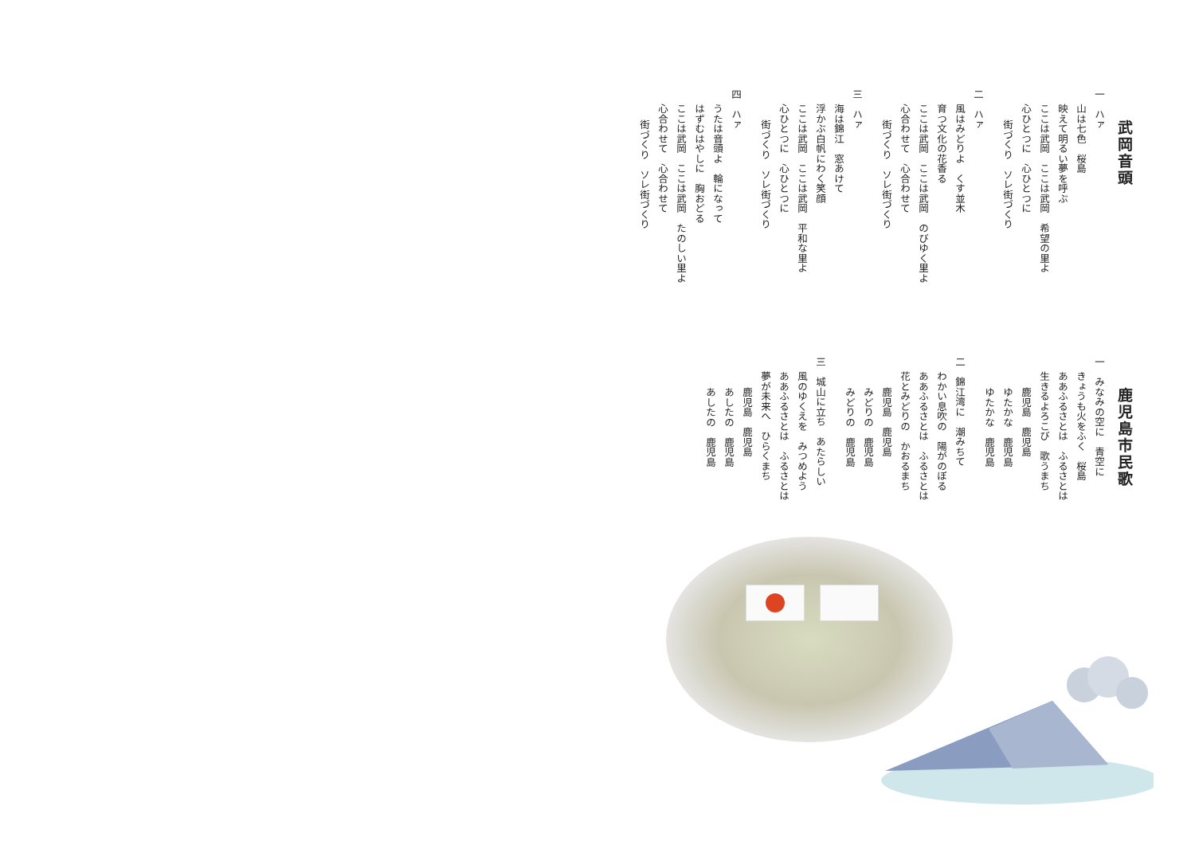武岡音頭
一　ハァ
山は七色　桜島
映えて明るい夢を呼ぶ
ここは武岡　ここは武岡　希望の里よ
心ひとつに　心ひとつに
街づくり　ソレ街づくり
二　ハァ
風はみどりよ　くす並木
育つ文化の花香る
ここは武岡　ここは武岡　のびゆく里よ
心合わせて　心合わせて
街づくり　ソレ街づくり
三　ハァ
海は錦江　窓あけて
浮かぶ白帆にわく笑顔
ここは武岡　ここは武岡　平和な里よ
心ひとつに　心ひとつに
街づくり　ソレ街づくり
四　ハァ
うたは音頭よ　輪になって
はずむはやしに　胸おどる
ここは武岡　ここは武岡　たのしい里よ
心合わせて　心合わせて
街づくり　ソレ街づくり
鹿児島市民歌
一　みなみの空に　青空に
きょうも火をふく　桜島
ああふるさとは　ふるさとは
生きるよろこび　歌うまち
鹿児島　鹿児島
ゆたかな　鹿児島
ゆたかな　鹿児島
二　錦江湾に　潮みちて
わかい息吹の　陽がのぼる
ああふるさとは　ふるさとは
花とみどりの　かおるまち
鹿児島　鹿児島
みどりの　鹿児島
みどりの　鹿児島
三　城山に立ち　あたらしい
風のゆくえを　みつめよう
ああふるさとは　ふるさとは
夢が未来へ　ひらくまち
鹿児島　鹿児島
あしたの　鹿児島
あしたの　鹿児島